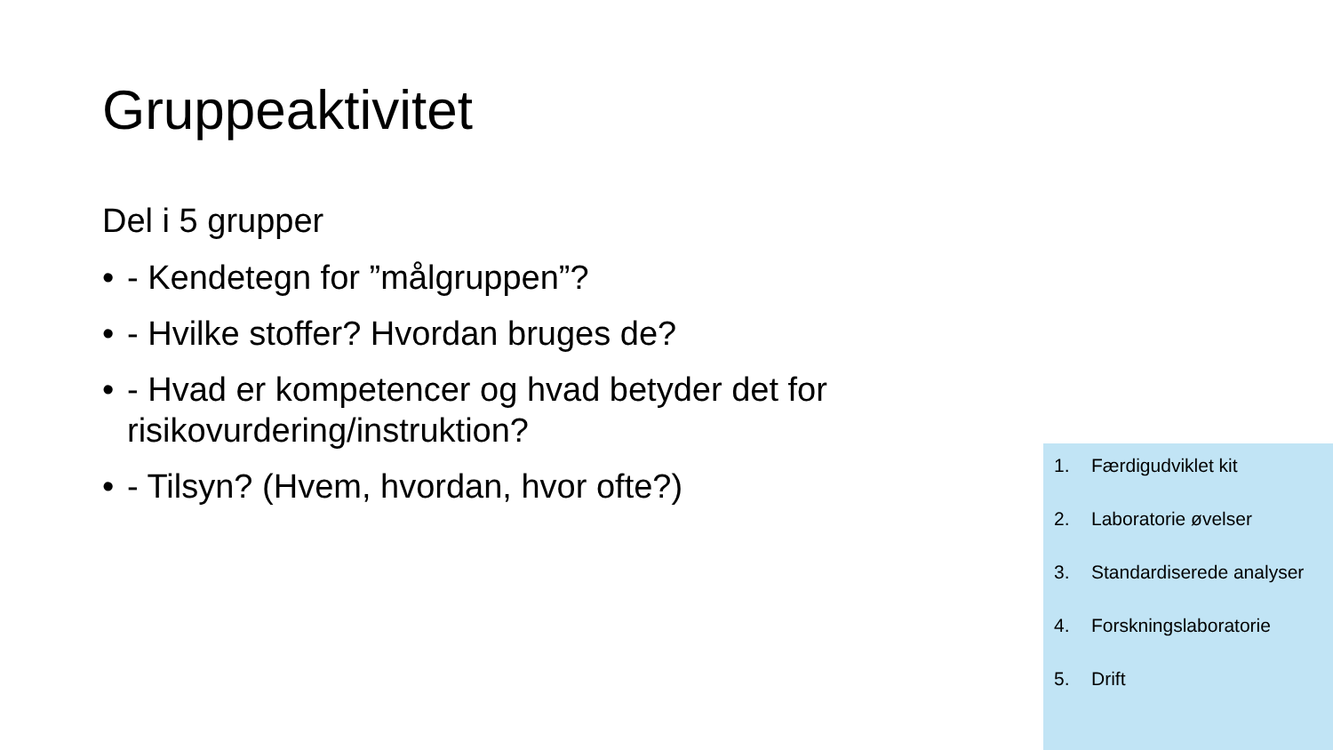Gruppeaktivitet
Del i 5 grupper
• - Kendetegn for ”målgruppen”?
• - Hvilke stoffer? Hvordan bruges de?
• - Hvad er kompetencer og hvad betyder det for risikovurdering/instruktion?
• - Tilsyn? (Hvem, hvordan, hvor ofte?)
1. Færdigudviklet kit
2. Laboratorie øvelser
3. Standardiserede analyser
4. Forskningslaboratorie
5. Drift